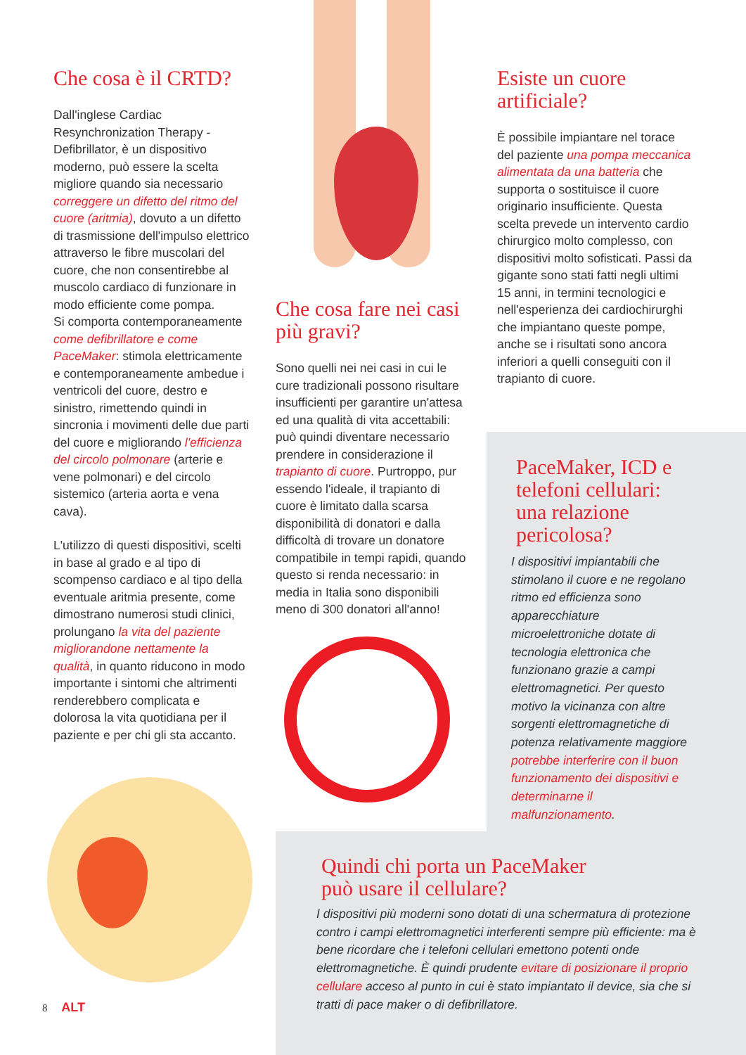Che cosa è il CRTD?
Dall'inglese Cardiac Resynchronization Therapy - Defibrillator, è un dispositivo moderno, può essere la scelta migliore quando sia necessario correggere un difetto del ritmo del cuore (aritmia), dovuto a un difetto di trasmissione dell'impulso elettrico attraverso le fibre muscolari del cuore, che non consentirebbe al muscolo cardiaco di funzionare in modo efficiente come pompa.
Si comporta contemporaneamente come defibrillatore e come PaceMaker: stimola elettricamente e contemporaneamente ambedue i ventricoli del cuore, destro e sinistro, rimettendo quindi in sincronia i movimenti delle due parti del cuore e migliorando l'efficienza del circolo polmonare (arterie e vene polmonari) e del circolo sistemico (arteria aorta e vena cava).
L'utilizzo di questi dispositivi, scelti in base al grado e al tipo di scompenso cardiaco e al tipo della eventuale aritmia presente, come dimostrano numerosi studi clinici, prolungano la vita del paziente migliorandone nettamente la qualità, in quanto riducono in modo importante i sintomi che altrimenti renderebbero complicata e dolorosa la vita quotidiana per il paziente e per chi gli sta accanto.
Che cosa fare nei casi più gravi?
Sono quelli nei nei casi in cui le cure tradizionali possono risultare insufficienti per garantire un'attesa ed una qualità di vita accettabili: può quindi diventare necessario prendere in considerazione il trapianto di cuore. Purtroppo, pur essendo l'ideale, il trapianto di cuore è limitato dalla scarsa disponibilità di donatori e dalla difficoltà di trovare un donatore compatibile in tempi rapidi, quando questo si renda necessario: in media in Italia sono disponibili meno di 300 donatori all'anno!
Esiste un cuore artificiale?
È possibile impiantare nel torace del paziente una pompa meccanica alimentata da una batteria che supporta o sostituisce il cuore originario insufficiente. Questa scelta prevede un intervento cardio chirurgico molto complesso, con dispositivi molto sofisticati. Passi da gigante sono stati fatti negli ultimi 15 anni, in termini tecnologici e nell'esperienza dei cardiochirurghi che impiantano queste pompe, anche se i risultati sono ancora inferiori a quelli conseguiti con il trapianto di cuore.
PaceMaker, ICD e telefoni cellulari: una relazione pericolosa?
I dispositivi impiantabili che stimolano il cuore e ne regolano ritmo ed efficienza sono apparecchiature microelettroniche dotate di tecnologia elettronica che funzionano grazie a campi elettromagnetici. Per questo motivo la vicinanza con altre sorgenti elettromagnetiche di potenza relativamente maggiore potrebbe interferire con il buon funzionamento dei dispositivi e determinarne il malfunzionamento.
Quindi chi porta un PaceMaker
può usare il cellulare?
I dispositivi più moderni sono dotati di una schermatura di protezione contro i campi elettromagnetici interferenti sempre più efficiente: ma è bene ricordare che i telefoni cellulari emettono potenti onde elettromagnetiche. È quindi prudente evitare di posizionare il proprio cellulare acceso al punto in cui è stato impiantato il device, sia che si tratti di pace maker o di defibrillatore.
8 ALT